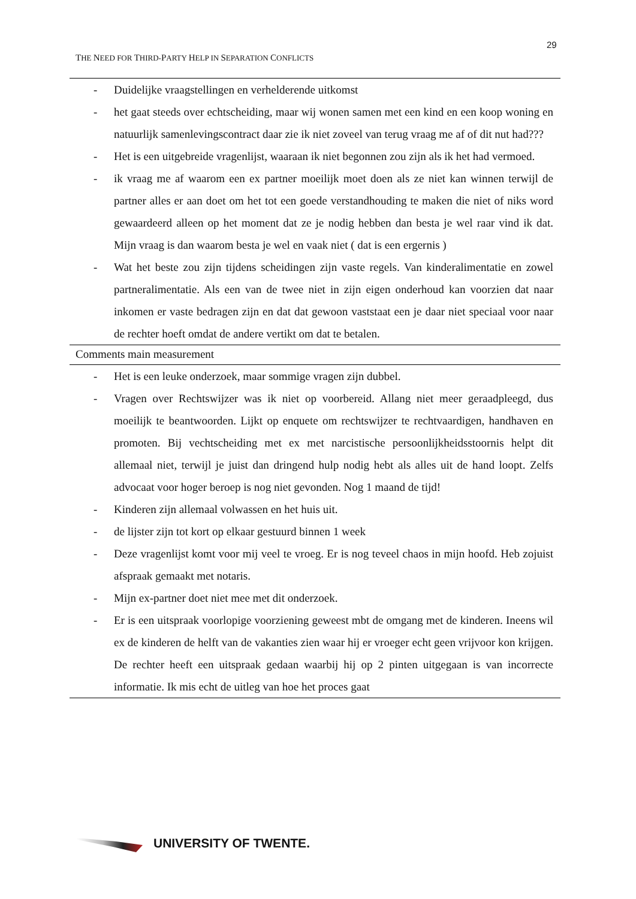29
THE NEED FOR THIRD-PARTY HELP IN SEPARATION CONFLICTS
| - Duidelijke vraagstellingen en verhelderende uitkomst - het gaat steeds over echtscheiding, maar wij wonen samen met een kind en een koop woning en natuurlijk samenlevingscontract daar zie ik niet zoveel van terug vraag me af of dit nut had??? - Het is een uitgebreide vragenlijst, waaraan ik niet begonnen zou zijn als ik het had vermoed. - ik vraag me af waarom een ex partner moeilijk moet doen als ze niet kan winnen terwijl de partner alles er aan doet om het tot een goede verstandhouding te maken die niet of niks word gewaardeerd alleen op het moment dat ze je nodig hebben dan besta je wel raar vind ik dat. Mijn vraag is dan waarom besta je wel en vaak niet ( dat is een ergernis ) - Wat het beste zou zijn tijdens scheidingen zijn vaste regels. Van kinderalimentatie en zowel partneralimentatie. Als een van de twee niet in zijn eigen onderhoud kan voorzien dat naar inkomen er vaste bedragen zijn en dat dat gewoon vaststaat een je daar niet speciaal voor naar de rechter hoeft omdat de andere vertikt om dat te betalen. |
| Comments main measurement |
| - Het is een leuke onderzoek, maar sommige vragen zijn dubbel. - Vragen over Rechtswijzer was ik niet op voorbereid. Allang niet meer geraadpleegd, dus moeilijk te beantwoorden. Lijkt op enquete om rechtswijzer te rechtvaardigen, handhaven en promoten. Bij vechtscheiding met ex met narcistische persoonlijkheidsstoornis helpt dit allemaal niet, terwijl je juist dan dringend hulp nodig hebt als alles uit de hand loopt. Zelfs advocaat voor hoger beroep is nog niet gevonden. Nog 1 maand de tijd! - Kinderen zijn allemaal volwassen en het huis uit. - de lijster zijn tot kort op elkaar gestuurd binnen 1 week - Deze vragenlijst komt voor mij veel te vroeg. Er is nog teveel chaos in mijn hoofd. Heb zojuist afspraak gemaakt met notaris. - Mijn ex-partner doet niet mee met dit onderzoek. - Er is een uitspraak voorlopige voorziening geweest mbt de omgang met de kinderen. Ineens wil ex de kinderen de helft van de vakanties zien waar hij er vroeger echt geen vrijvoor kon krijgen. De rechter heeft een uitspraak gedaan waarbij hij op 2 pinten uitgegaan is van incorrecte informatie. Ik mis echt de uitleg van hoe het proces gaat |
UNIVERSITY OF TWENTE.